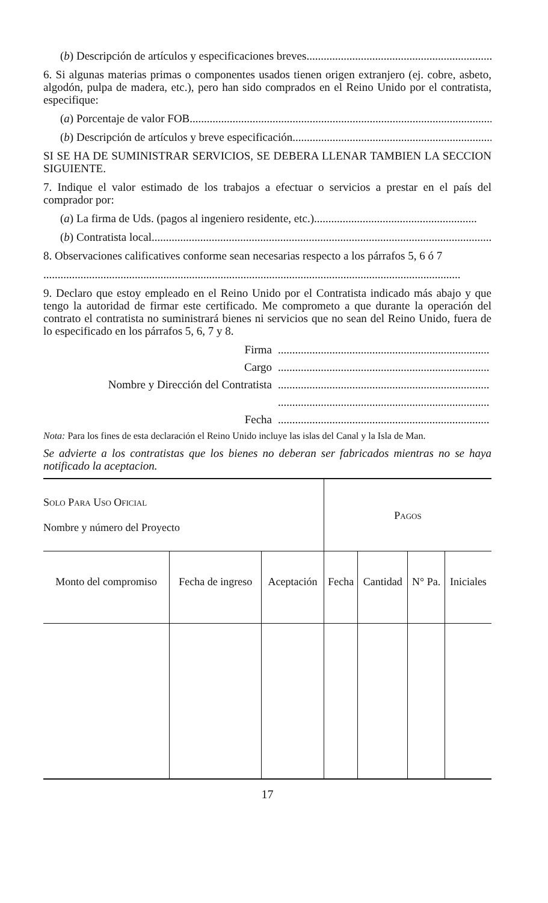(b) Descripción de artículos y especificaciones breves......................................................................
6. Si algunas materias primas o componentes usados tienen origen extranjero (ej. cobre, asbeto, algodón, pulpa de madera, etc.), pero han sido comprados en el Reino Unido por el contratista, especifique:
(a) Porcentaje de valor FOB..............................................................................................................
(b) Descripción de artículos y breve especificación..........................................................................
SI SE HA DE SUMINISTRAR SERVICIOS, SE DEBERA LLENAR TAMBIEN LA SECCION SIGUIENTE.
7. Indique el valor estimado de los trabajos a efectuar o servicios a prestar en el país del comprador por:
(a) La firma de Uds. (pagos al ingeniero residente, etc.).........................................................
(b) Contratista local.............................................................................................................................
8. Observaciones calificatives conforme sean necesarias respecto a los párrafos 5, 6 ó 7
..................................................................................................................................................
9. Declaro que estoy empleado en el Reino Unido por el Contratista indicado más abajo y que tengo la autoridad de firmar este certificado. Me comprometo a que durante la operación del contrato el contratista no suministrará bienes ni servicios que no sean del Reino Unido, fuera de lo especificado en los párrafos 5, 6, 7 y 8.
Firma..........................................................................
Cargo..........................................................................
Nombre y Dirección del Contratista..........................................................................
..........................................................................
Fecha..........................................................................
Nota: Para los fines de esta declaración el Reino Unido incluye las islas del Canal y la Isla de Man.
Se advierte a los contratistas que los bienes no deberan ser fabricados mientras no se haya notificado la aceptacion.
| Solo Para Uso Oficial Nombre y número del Proyecto | | | Pagos | | | |
| Monto del compromiso | Fecha de ingreso | Aceptación | Fecha | Cantidad | N° Pa. | Iniciales |
17